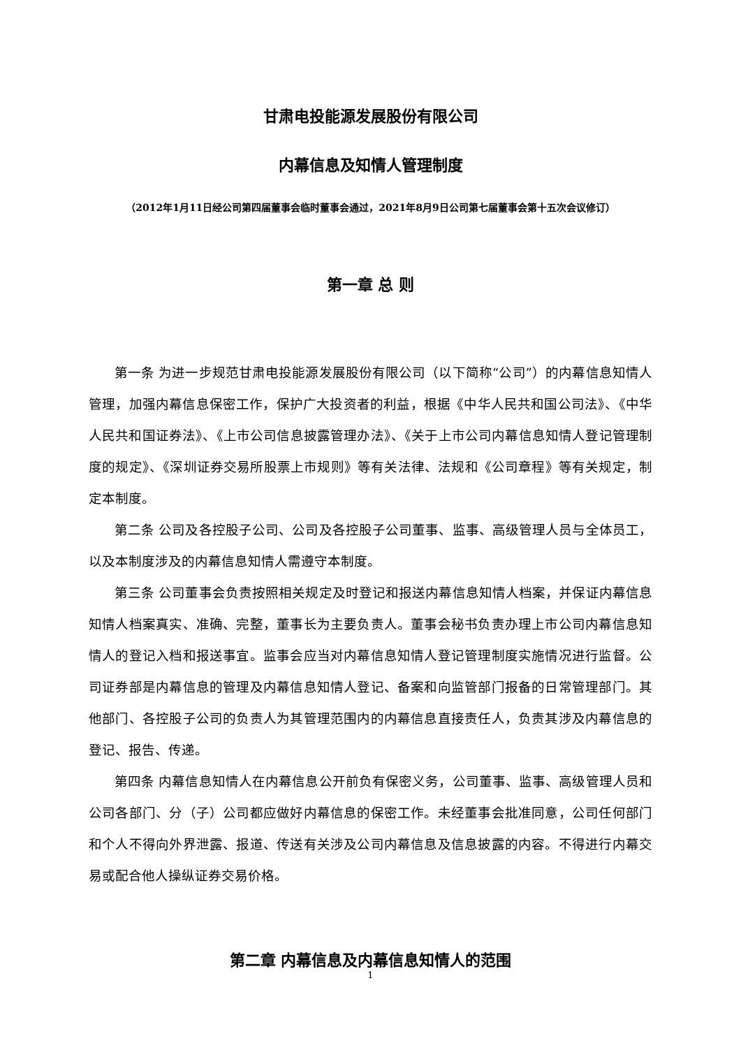甘肃电投能源发展股份有限公司
内幕信息及知情人管理制度
（2012年1月11日经公司第四届董事会临时董事会通过，2021年8月9日公司第七届董事会第十五次会议修订）
第一章 总 则
第一条 为进一步规范甘肃电投能源发展股份有限公司（以下简称“公司”）的内幕信息知情人管理，加强内幕信息保密工作，保护广大投资者的利益，根据《中华人民共和国公司法》、《中华人民共和国证券法》、《上市公司信息披露管理办法》、《关于上市公司内幕信息知情人登记管理制度的规定》、《深圳证券交易所股票上市规则》等有关法律、法规和《公司章程》等有关规定，制定本制度。
第二条 公司及各控股子公司、公司及各控股子公司董事、监事、高级管理人员与全体员工，以及本制度涉及的内幕信息知情人需遵守本制度。
第三条 公司董事会负责按照相关规定及时登记和报送内幕信息知情人档案，并保证内幕信息知情人档案真实、准确、完整，董事长为主要负责人。董事会秘书负责办理上市公司内幕信息知情人的登记入档和报送事宜。监事会应当对内幕信息知情人登记管理制度实施情况进行监督。公司证券部是内幕信息的管理及内幕信息知情人登记、备案和向监管部门报备的日常管理部门。其他部门、各控股子公司的负责人为其管理范围内的内幕信息直接责任人，负责其涉及内幕信息的登记、报告、传递。
第四条 内幕信息知情人在内幕信息公开前负有保密义务，公司董事、监事、高级管理人员和公司各部门、分（子）公司都应做好内幕信息的保密工作。未经董事会批准同意，公司任何部门和个人不得向外界泄露、报道、传送有关涉及公司内幕信息及信息披露的内容。不得进行内幕交易或配合他人操纵证券交易价格。
第二章 内幕信息及内幕信息知情人的范围
1